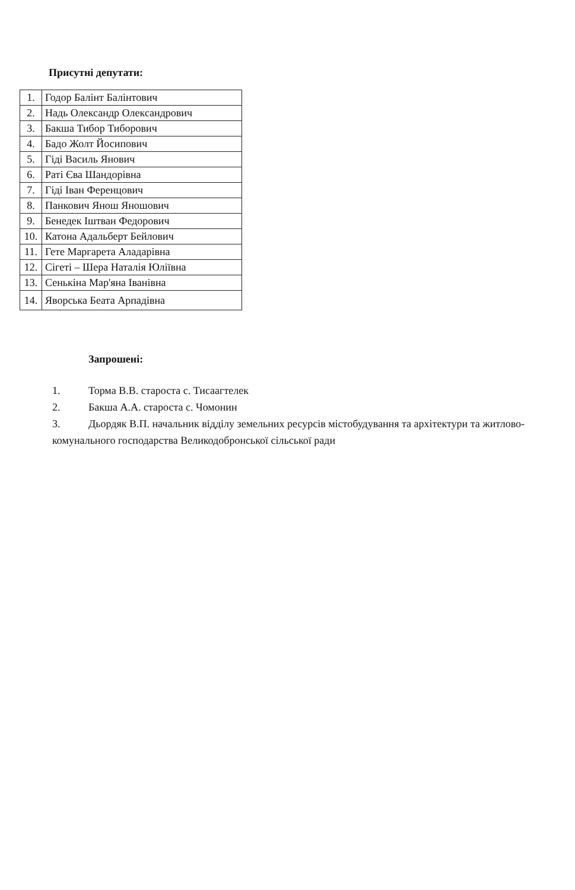Присутні депутати:
| 1. | Годор Балінт Балінтович |
| 2. | Надь Олександр Олександрович |
| 3. | Бакша Тибор Тиборович |
| 4. | Бадо Жолт Йосипович |
| 5. | Гіді Василь Янович |
| 6. | Раті Єва Шандорівна |
| 7. | Гіді Іван Ференцович |
| 8. | Панкович Янош Яношович |
| 9. | Бенедек Іштван Федорович |
| 10. | Катона Адальберт Бейлович |
| 11. | Гете Маргарета Аладарівна |
| 12. | Сігеті – Шера Наталія Юліївна |
| 13. | Сенькіна Мар'яна Іванівна |
| 14. | Яворська Беата Арпадівна |
Запрошені:
1. Торма В.В. староста с. Тисаагтелек
2. Бакша А.А. староста с. Чомонин
3. Дьордяк В.П. начальник відділу земельних ресурсів містобудування та архітектури та житлово-комунального господарства Великодобронської сільської ради